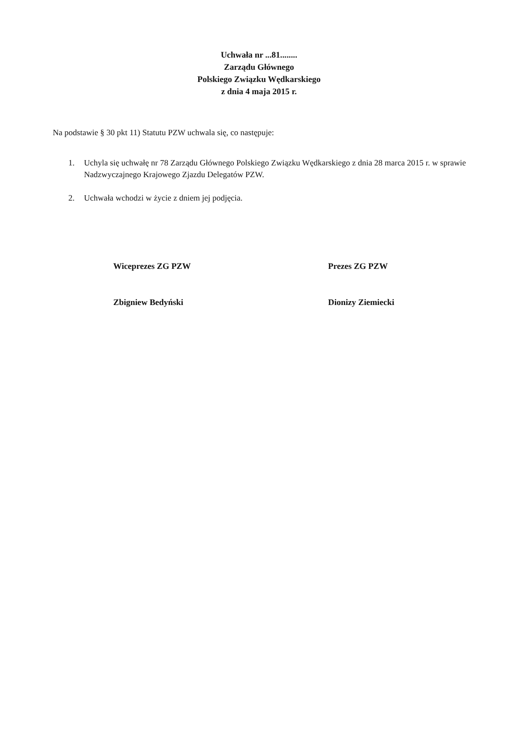Uchwała nr ...81........
Zarządu Głównego
Polskiego Związku Wędkarskiego
z dnia 4 maja 2015 r.
Na podstawie § 30 pkt 11) Statutu PZW uchwala się, co następuje:
1. Uchyla się uchwałę nr 78 Zarządu Głównego Polskiego Związku Wędkarskiego z dnia 28 marca 2015 r. w sprawie Nadzwyczajnego Krajowego Zjazdu Delegatów PZW.
2. Uchwała wchodzi w życie z dniem jej podjęcia.
Wiceprezes ZG PZW
Zbigniew Bedyński
Prezes ZG PZW
Dionizy Ziemiecki